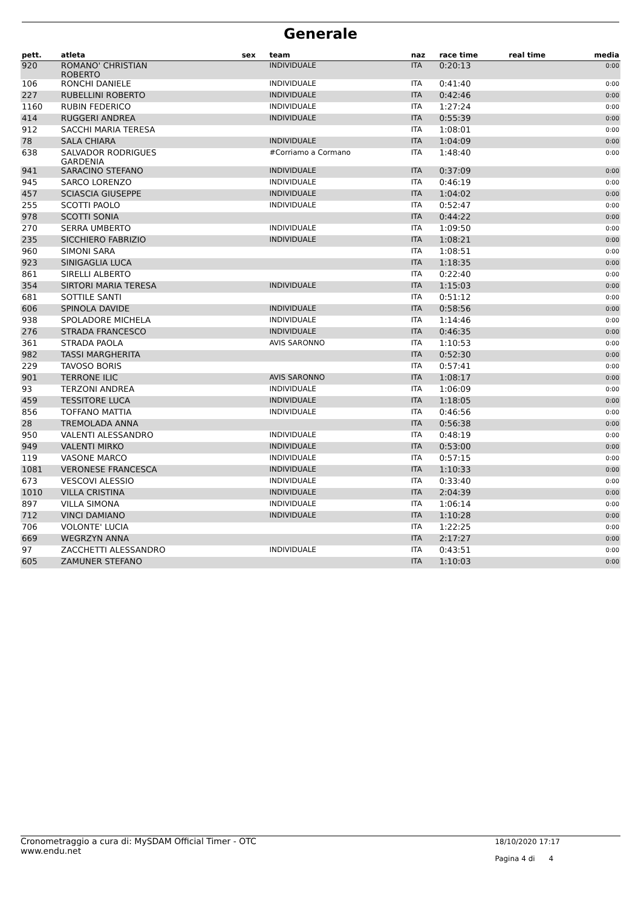Generale
| pett. | atleta | sex | team | naz | race time | real time | media |
| --- | --- | --- | --- | --- | --- | --- | --- |
| 920 | ROMANO' CHRISTIAN ROBERTO | | INDIVIDUALE | ITA | 0:20:13 | | 0:00 |
| 106 | RONCHI DANIELE | | INDIVIDUALE | ITA | 0:41:40 | | 0:00 |
| 227 | RUBELLINI ROBERTO | | INDIVIDUALE | ITA | 0:42:46 | | 0:00 |
| 1160 | RUBIN FEDERICO | | INDIVIDUALE | ITA | 1:27:24 | | 0:00 |
| 414 | RUGGERI ANDREA | | INDIVIDUALE | ITA | 0:55:39 | | 0:00 |
| 912 | SACCHI MARIA TERESA | | | ITA | 1:08:01 | | 0:00 |
| 78 | SALA CHIARA | | INDIVIDUALE | ITA | 1:04:09 | | 0:00 |
| 638 | SALVADOR RODRIGUES GARDENIA | | #Corriamo a Cormano | ITA | 1:48:40 | | 0:00 |
| 941 | SARACINO STEFANO | | INDIVIDUALE | ITA | 0:37:09 | | 0:00 |
| 945 | SARCO LORENZO | | INDIVIDUALE | ITA | 0:46:19 | | 0:00 |
| 457 | SCIASCIA GIUSEPPE | | INDIVIDUALE | ITA | 1:04:02 | | 0:00 |
| 255 | SCOTTI PAOLO | | INDIVIDUALE | ITA | 0:52:47 | | 0:00 |
| 978 | SCOTTI SONIA | | | ITA | 0:44:22 | | 0:00 |
| 270 | SERRA UMBERTO | | INDIVIDUALE | ITA | 1:09:50 | | 0:00 |
| 235 | SICCHIERO FABRIZIO | | INDIVIDUALE | ITA | 1:08:21 | | 0:00 |
| 960 | SIMONI SARA | | | ITA | 1:08:51 | | 0:00 |
| 923 | SINIGAGLIA LUCA | | | ITA | 1:18:35 | | 0:00 |
| 861 | SIRELLI ALBERTO | | | ITA | 0:22:40 | | 0:00 |
| 354 | SIRTORI MARIA TERESA | | INDIVIDUALE | ITA | 1:15:03 | | 0:00 |
| 681 | SOTTILE SANTI | | | ITA | 0:51:12 | | 0:00 |
| 606 | SPINOLA DAVIDE | | INDIVIDUALE | ITA | 0:58:56 | | 0:00 |
| 938 | SPOLADORE MICHELA | | INDIVIDUALE | ITA | 1:14:46 | | 0:00 |
| 276 | STRADA FRANCESCO | | INDIVIDUALE | ITA | 0:46:35 | | 0:00 |
| 361 | STRADA PAOLA | | AVIS SARONNO | ITA | 1:10:53 | | 0:00 |
| 982 | TASSI MARGHERITA | | | ITA | 0:52:30 | | 0:00 |
| 229 | TAVOSO BORIS | | | ITA | 0:57:41 | | 0:00 |
| 901 | TERRONE ILIC | | AVIS SARONNO | ITA | 1:08:17 | | 0:00 |
| 93 | TERZONI ANDREA | | INDIVIDUALE | ITA | 1:06:09 | | 0:00 |
| 459 | TESSITORE LUCA | | INDIVIDUALE | ITA | 1:18:05 | | 0:00 |
| 856 | TOFFANO MATTIA | | INDIVIDUALE | ITA | 0:46:56 | | 0:00 |
| 28 | TREMOLADA ANNA | | | ITA | 0:56:38 | | 0:00 |
| 950 | VALENTI ALESSANDRO | | INDIVIDUALE | ITA | 0:48:19 | | 0:00 |
| 949 | VALENTI MIRKO | | INDIVIDUALE | ITA | 0:53:00 | | 0:00 |
| 119 | VASONE MARCO | | INDIVIDUALE | ITA | 0:57:15 | | 0:00 |
| 1081 | VERONESE FRANCESCA | | INDIVIDUALE | ITA | 1:10:33 | | 0:00 |
| 673 | VESCOVI ALESSIO | | INDIVIDUALE | ITA | 0:33:40 | | 0:00 |
| 1010 | VILLA CRISTINA | | INDIVIDUALE | ITA | 2:04:39 | | 0:00 |
| 897 | VILLA SIMONA | | INDIVIDUALE | ITA | 1:06:14 | | 0:00 |
| 712 | VINCI DAMIANO | | INDIVIDUALE | ITA | 1:10:28 | | 0:00 |
| 706 | VOLONTE' LUCIA | | | ITA | 1:22:25 | | 0:00 |
| 669 | WEGRZYN ANNA | | | ITA | 2:17:27 | | 0:00 |
| 97 | ZACCHETTI ALESSANDRO | | INDIVIDUALE | ITA | 0:43:51 | | 0:00 |
| 605 | ZAMUNER STEFANO | | | ITA | 1:10:03 | | 0:00 |
Cronometraggio a cura di: MySDAM Official Timer - OTC
www.endu.net
18/10/2020 17:17
Pagina 4 di 4